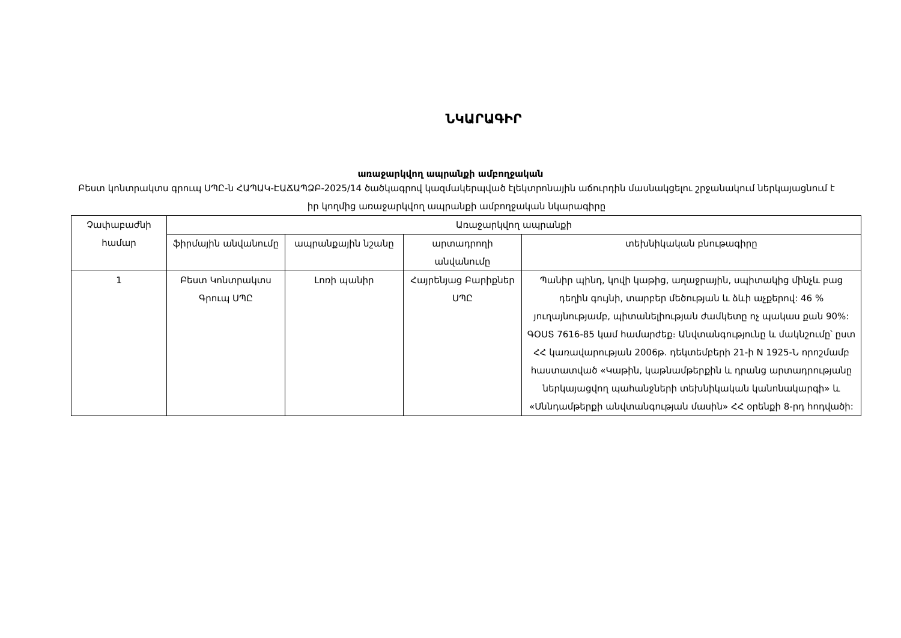ՆԿԱՐԱԳԻՐ
առաջարկվող ապրանքի ամբողջական
Բեստ կոնտրակտս գրուպ ՍՊԸ-ն ՀԱՊԱԿ-ԷԱՃԱՊՁԲ-2025/14 ծածկագրով կազմակերպված էլեկտրոնային աճուրդին մասնակցելու շրջանակում ներկայացնում է իր կողմից առաջարկվող ապրանքի ամբողջական նկարագիրը
| Չափաբաժնի համար | Առաջարկվող ապրանքի | | | |
| --- | --- | --- | --- | --- |
| | ֆիրմային անվանումը | ապրանքային նշանը | արտադրողի անվանումը | տեխնիկական բնութագիրը |
| 1 | Բեստ Կոնտրակտս Գրուպ ՍՊԸ | Լոռի պանիր | Հայրենյաց Բարիքներ ՍՊԸ | Պանիր պինդ, կովի կաթից, աղաջրային, սպիտակից մինչև բաց դեղին գույնի, տարբեր մեծության և ձևի աչքերով: 46 % յուղայնությամբ, պիտանելիության ժամկետը ոչ պակաս քան 90%: ԳՕՍՏ 7616-85 կամ համարժեք։ Անվտանգությունը և մակնշումը՝ ըստ ՀՀ կառավարության 2006թ. դեկտեմբերի 21-ի N 1925-Ն որոշմամբ հաստատված «Կաթին, կաթնամթերքին և դրանց արտադրությանը ներկայացվող պահանջների տեխնիկական կանոնակարգի» և «Սննդամթերքի անվտանգության մասին» ՀՀ օրենքի 8-րդ հոդվածի: |